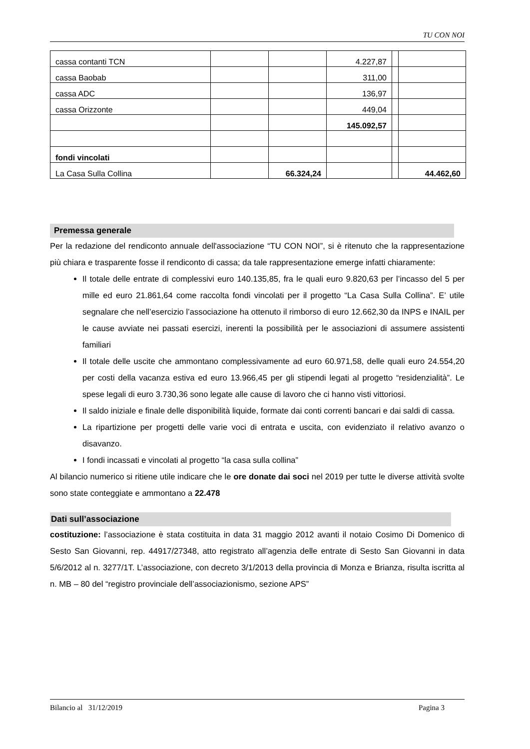TU CON NOI
| cassa contanti TCN | | | 4.227,87 | | |
| cassa Baobab | | | 311,00 | | |
| cassa ADC | | | 136,97 | | |
| cassa Orizzonte | | | 449,04 | | |
| | | | 145.092,57 | | |
| fondi vincolati | | | | | |
| La Casa Sulla Collina | | 66.324,24 | | | 44.462,60 |
Premessa generale
Per la redazione del rendiconto annuale dell'associazione “TU CON NOI”, si è ritenuto che la rappresentazione più chiara e trasparente fosse il rendiconto di cassa; da tale rappresentazione emerge infatti chiaramente:
Il totale delle entrate di complessivi euro 140.135,85, fra le quali euro 9.820,63 per l’incasso del 5 per mille ed euro 21.861,64 come raccolta fondi vincolati per il progetto “La Casa Sulla Collina”. E’ utile segnalare che nell’esercizio l’associazione ha ottenuto il rimborso di euro 12.662,30 da INPS e INAIL per le cause avviate nei passati esercizi, inerenti la possibilità per le associazioni di assumere assistenti familiari
Il totale delle uscite che ammontano complessivamente ad euro 60.971,58, delle quali euro 24.554,20 per costi della vacanza estiva ed euro 13.966,45 per gli stipendi legati al progetto “residenzialità”. Le spese legali di euro 3.730,36 sono legate alle cause di lavoro che ci hanno visti vittoriosi.
Il saldo iniziale e finale delle disponibilità liquide, formate dai conti correnti bancari e dai saldi di cassa.
La ripartizione per progetti delle varie voci di entrata e uscita, con evidenziato il relativo avanzo o disavanzo.
I fondi incassati e vincolati al progetto “la casa sulla collina”
Al bilancio numerico si ritiene utile indicare che le ore donate dai soci nel 2019 per tutte le diverse attività svolte sono state conteggiate e ammontano a 22.478
Dati sull’associazione
costituzione: l’associazione è stata costituita in data 31 maggio 2012 avanti il notaio Cosimo Di Domenico di Sesto San Giovanni, rep. 44917/27348, atto registrato all’agenzia delle entrate di Sesto San Giovanni in data 5/6/2012 al n. 3277/1T. L’associazione, con decreto 3/1/2013 della provincia di Monza e Brianza, risulta iscritta al n. MB – 80 del “registro provinciale dell’associazionismo, sezione APS”
Bilancio al 31/12/2019 Pagina 3